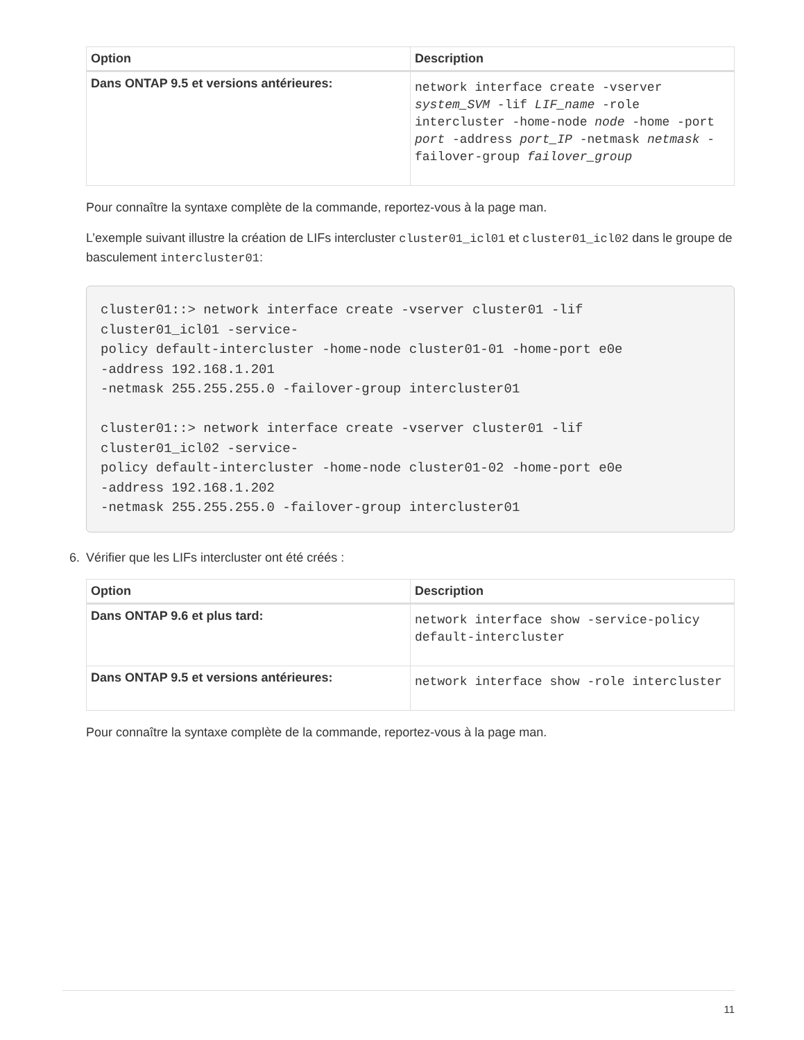| Option | Description |
| --- | --- |
| Dans ONTAP 9.5 et versions antérieures: | network interface create -vserver system_SVM -lif LIF_name -role intercluster -home-node node -home -port port -address port_IP -netmask netmask -failover-group failover_group |
Pour connaître la syntaxe complète de la commande, reportez-vous à la page man.
L’exemple suivant illustre la création de LIFs intercluster cluster01_icl01 et cluster01_icl02 dans le groupe de basculement intercluster01:
cluster01::> network interface create -vserver cluster01 -lif
cluster01_icl01 -service-
policy default-intercluster -home-node cluster01-01 -home-port e0e
-address 192.168.1.201
-netmask 255.255.255.0 -failover-group intercluster01

cluster01::> network interface create -vserver cluster01 -lif
cluster01_icl02 -service-
policy default-intercluster -home-node cluster01-02 -home-port e0e
-address 192.168.1.202
-netmask 255.255.255.0 -failover-group intercluster01
6. Vérifier que les LIFs intercluster ont été créés :
| Option | Description |
| --- | --- |
| Dans ONTAP 9.6 et plus tard: | network interface show -service-policy default-intercluster |
| Dans ONTAP 9.5 et versions antérieures: | network interface show -role intercluster |
Pour connaître la syntaxe complète de la commande, reportez-vous à la page man.
11